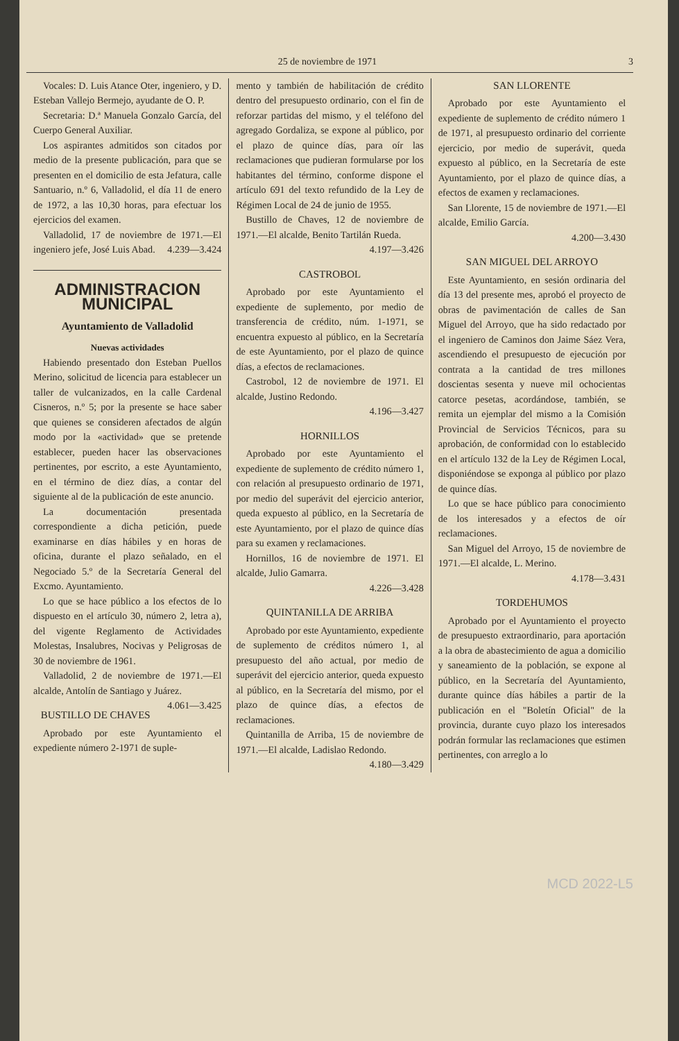25 de noviembre de 1971 3
Vocales: D. Luis Atance Oter, ingeniero, y D. Esteban Vallejo Bermejo, ayudante de O. P.
Secretaria: D.ª Manuela Gonzalo García, del Cuerpo General Auxiliar.
Los aspirantes admitidos son citados por medio de la presente publicación, para que se presenten en el domicilio de esta Jefatura, calle Santuario, n.º 6, Valladolid, el día 11 de enero de 1972, a las 10,30 horas, para efectuar los ejercicios del examen.
Valladolid, 17 de noviembre de 1971.—El ingeniero jefe, José Luis Abad. 4.239—3.424
ADMINISTRACION MUNICIPAL
Ayuntamiento de Valladolid
Nuevas actividades
Habiendo presentado don Esteban Puellos Merino, solicitud de licencia para establecer un taller de vulcanizados, en la calle Cardenal Cisneros, n.º 5; por la presente se hace saber que quienes se consideren afectados de algún modo por la «actividad» que se pretende establecer, pueden hacer las observaciones pertinentes, por escrito, a este Ayuntamiento, en el término de diez días, a contar del siguiente al de la publicación de este anuncio.
La documentación presentada correspondiente a dicha petición, puede examinarse en días hábiles y en horas de oficina, durante el plazo señalado, en el Negociado 5.º de la Secretaría General del Excmo. Ayuntamiento.
Lo que se hace público a los efectos de lo dispuesto en el artículo 30, número 2, letra a), del vigente Reglamento de Actividades Molestas, Insalubres, Nocivas y Peligrosas de 30 de noviembre de 1961.
Valladolid, 2 de noviembre de 1971.—El alcalde, Antolín de Santiago y Juárez. 4.061—3.425
BUSTILLO DE CHAVES
Aprobado por este Ayuntamiento el expediente número 2-1971 de suple-
mento y también de habilitación de crédito dentro del presupuesto ordinario, con el fin de reforzar partidas del mismo, y el teléfono del agregado Gordaliza, se expone al público, por el plazo de quince días, para oír las reclamaciones que pudieran formularse por los habitantes del término, conforme dispone el artículo 691 del texto refundido de la Ley de Régimen Local de 24 de junio de 1955.
Bustillo de Chaves, 12 de noviembre de 1971.—El alcalde, Benito Tartilán Rueda.
4.197—3.426
CASTROBOL
Aprobado por este Ayuntamiento el expediente de suplemento, por medio de transferencia de crédito, núm. 1-1971, se encuentra expuesto al público, en la Secretaría de este Ayuntamiento, por el plazo de quince días, a efectos de reclamaciones.
Castrobol, 12 de noviembre de 1971. El alcalde, Justino Redondo.
4.196—3.427
HORNILLOS
Aprobado por este Ayuntamiento el expediente de suplemento de crédito número 1, con relación al presupuesto ordinario de 1971, por medio del superávit del ejercicio anterior, queda expuesto al público, en la Secretaría de este Ayuntamiento, por el plazo de quince días para su examen y reclamaciones.
Hornillos, 16 de noviembre de 1971. El alcalde, Julio Gamarra.
4.226—3.428
QUINTANILLA DE ARRIBA
Aprobado por este Ayuntamiento, expediente de suplemento de créditos número 1, al presupuesto del año actual, por medio de superávit del ejercicio anterior, queda expuesto al público, en la Secretaría del mismo, por el plazo de quince días, a efectos de reclamaciones.
Quintanilla de Arriba, 15 de noviembre de 1971.—El alcalde, Ladislao Redondo. 4.180—3.429
SAN LLORENTE
Aprobado por este Ayuntamiento el expediente de suplemento de crédito número 1 de 1971, al presupuesto ordinario del corriente ejercicio, por medio de superávit, queda expuesto al público, en la Secretaría de este Ayuntamiento, por el plazo de quince días, a efectos de examen y reclamaciones.
San Llorente, 15 de noviembre de 1971.—El alcalde, Emilio García.
4.200—3.430
SAN MIGUEL DEL ARROYO
Este Ayuntamiento, en sesión ordinaria del día 13 del presente mes, aprobó el proyecto de obras de pavimentación de calles de San Miguel del Arroyo, que ha sido redactado por el ingeniero de Caminos don Jaime Sáez Vera, ascendiendo el presupuesto de ejecución por contrata a la cantidad de tres millones doscientas sesenta y nueve mil ochocientas catorce pesetas, acordándose, también, se remita un ejemplar del mismo a la Comisión Provincial de Servicios Técnicos, para su aprobación, de conformidad con lo establecido en el artículo 132 de la Ley de Régimen Local, disponiéndose se exponga al público por plazo de quince días.
Lo que se hace público para conocimiento de los interesados y a efectos de oír reclamaciones.
San Miguel del Arroyo, 15 de noviembre de 1971.—El alcalde, L. Merino.
4.178—3.431
TORDEHUMOS
Aprobado por el Ayuntamiento el proyecto de presupuesto extraordinario, para aportación a la obra de abastecimiento de agua a domicilio y saneamiento de la población, se expone al público, en la Secretaría del Ayuntamiento, durante quince días hábiles a partir de la publicación en el "Boletín Oficial" de la provincia, durante cuyo plazo los interesados podrán formular las reclamaciones que estimen pertinentes, con arreglo a lo
MCD 2022-L5